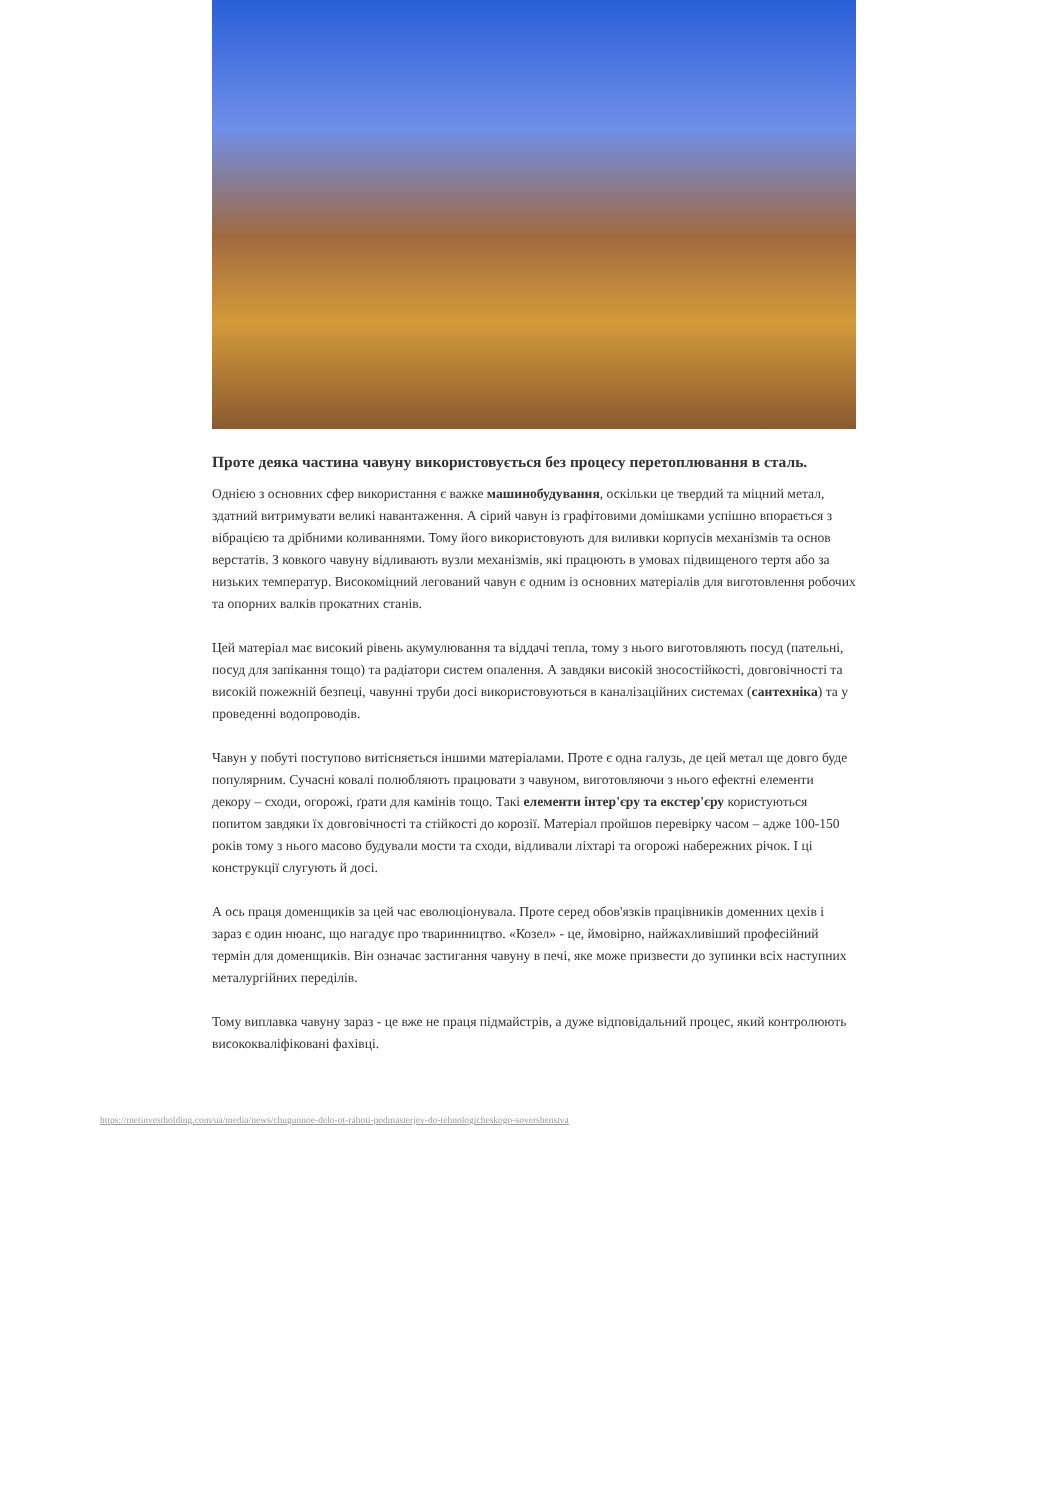Проте деяка частина чавуну використовується без процесу перетоплювання в сталь.
Однією з основних сфер використання є важке машинобудування, оскільки це твердий та міцний метал, здатний витримувати великі навантаження. А сірий чавун із графітовими домішками успішно впорається з вібрацією та дрібними коливаннями. Тому його використовують для виливки корпусів механізмів та основ верстатів. З ковкого чавуну відливають вузли механізмів, які працюють в умовах підвищеного тертя або за низьких температур. Високоміцний легований чавун є одним із основних матеріалів для виготовлення робочих та опорних валків прокатних станів.
Цей матеріал має високий рівень акумулювання та віддачі тепла, тому з нього виготовляють посуд (пательні, посуд для запікання тощо) та радіатори систем опалення. А завдяки високій зносостійкості, довговічності та високій пожежній безпеці, чавунні труби досі використовуються в каналізаційних системах (сантехніка) та у проведенні водопроводів.
Чавун у побуті поступово витісняється іншими матеріалами. Проте є одна галузь, де цей метал ще довго буде популярним. Сучасні ковалі полюбляють працювати з чавуном, виготовляючи з нього ефектні елементи декору – сходи, огорожі, ґрати для камінів тощо. Такі елементи інтер'єру та екстер'єру користуються попитом завдяки їх довговічності та стійкості до корозії. Матеріал пройшов перевірку часом – адже 100-150 років тому з нього масово будували мости та сходи, відливали ліхтарі та огорожі набережних річок. І ці конструкції слугують й досі.
А ось праця доменщиків за цей час еволюціонувала. Проте серед обов'язків працівників доменних цехів і зараз є один нюанс, що нагадує про тваринництво. «Козел» - це, ймовірно, найжахливіший професійний термін для доменщиків. Він означає застигання чавуну в печі, яке може призвести до зупинки всіх наступних металургійних переділів.
Тому виплавка чавуну зараз - це вже не праця підмайстрів, а дуже відповідальний процес, який контролюють висококваліфіковані фахівці.
https://metinvestholding.com/ua/media/news/chugunnoe-delo-ot-raboti-podmasterjev-do-tehnologicheskogo-sovershenstva